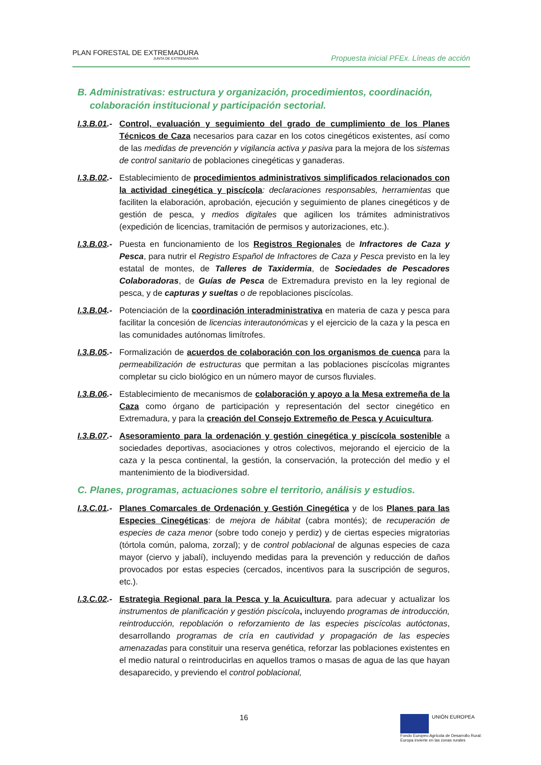PLAN FORESTAL DE EXTREMADURA
JUNTA DE EXTREMADURA
Propuesta inicial PFEx. Líneas de acción
B. Administrativas: estructura y organización, procedimientos, coordinación, colaboración institucional y participación sectorial.
I.3.B.01.-
Control, evaluación y seguimiento del grado de cumplimiento de los Planes Técnicos de Caza necesarios para cazar en los cotos cinegéticos existentes, así como de las medidas de prevención y vigilancia activa y pasiva para la mejora de los sistemas de control sanitario de poblaciones cinegéticas y ganaderas.
I.3.B.02.-
Establecimiento de procedimientos administrativos simplificados relacionados con la actividad cinegética y piscícola: declaraciones responsables, herramientas que faciliten la elaboración, aprobación, ejecución y seguimiento de planes cinegéticos y de gestión de pesca, y medios digitales que agilicen los trámites administrativos (expedición de licencias, tramitación de permisos y autorizaciones, etc.).
I.3.B.03.-
Puesta en funcionamiento de los Registros Regionales de Infractores de Caza y Pesca, para nutrir el Registro Español de Infractores de Caza y Pesca previsto en la ley estatal de montes, de Talleres de Taxidermia, de Sociedades de Pescadores Colaboradoras, de Guías de Pesca de Extremadura previsto en la ley regional de pesca, y de capturas y sueltas o de repoblaciones piscícolas.
I.3.B.04.-
Potenciación de la coordinación interadministrativa en materia de caza y pesca para facilitar la concesión de licencias interautonómicas y el ejercicio de la caza y la pesca en las comunidades autónomas limítrofes.
I.3.B.05.-
Formalización de acuerdos de colaboración con los organismos de cuenca para la permeabilización de estructuras que permitan a las poblaciones piscícolas migrantes completar su ciclo biológico en un número mayor de cursos fluviales.
I.3.B.06.-
Establecimiento de mecanismos de colaboración y apoyo a la Mesa extremeña de la Caza como órgano de participación y representación del sector cinegético en Extremadura, y para la creación del Consejo Extremeño de Pesca y Acuicultura.
I.3.B.07.-
Asesoramiento para la ordenación y gestión cinegética y piscícola sostenible a sociedades deportivas, asociaciones y otros colectivos, mejorando el ejercicio de la caza y la pesca continental, la gestión, la conservación, la protección del medio y el mantenimiento de la biodiversidad.
C. Planes, programas, actuaciones sobre el territorio, análisis y estudios.
I.3.C.01.-
Planes Comarcales de Ordenación y Gestión Cinegética y de los Planes para las Especies Cinegéticas: de mejora de hábitat (cabra montés); de recuperación de especies de caza menor (sobre todo conejo y perdiz) y de ciertas especies migratorias (tórtola común, paloma, zorzal); y de control poblacional de algunas especies de caza mayor (ciervo y jabalí), incluyendo medidas para la prevención y reducción de daños provocados por estas especies (cercados, incentivos para la suscripción de seguros, etc.).
I.3.C.02.-
Estrategia Regional para la Pesca y la Acuicultura, para adecuar y actualizar los instrumentos de planificación y gestión piscícola, incluyendo programas de introducción, reintroducción, repoblación o reforzamiento de las especies piscícolas autóctonas, desarrollando programas de cría en cautividad y propagación de las especies amenazadas para constituir una reserva genética, reforzar las poblaciones existentes en el medio natural o reintroducirlas en aquellos tramos o masas de agua de las que hayan desaparecido, y previendo el control poblacional,
16
UNIÓN EUROPEA
Fondo Europeo Agrícola de Desarrollo Rural:
Europa invierte en las zonas rurales